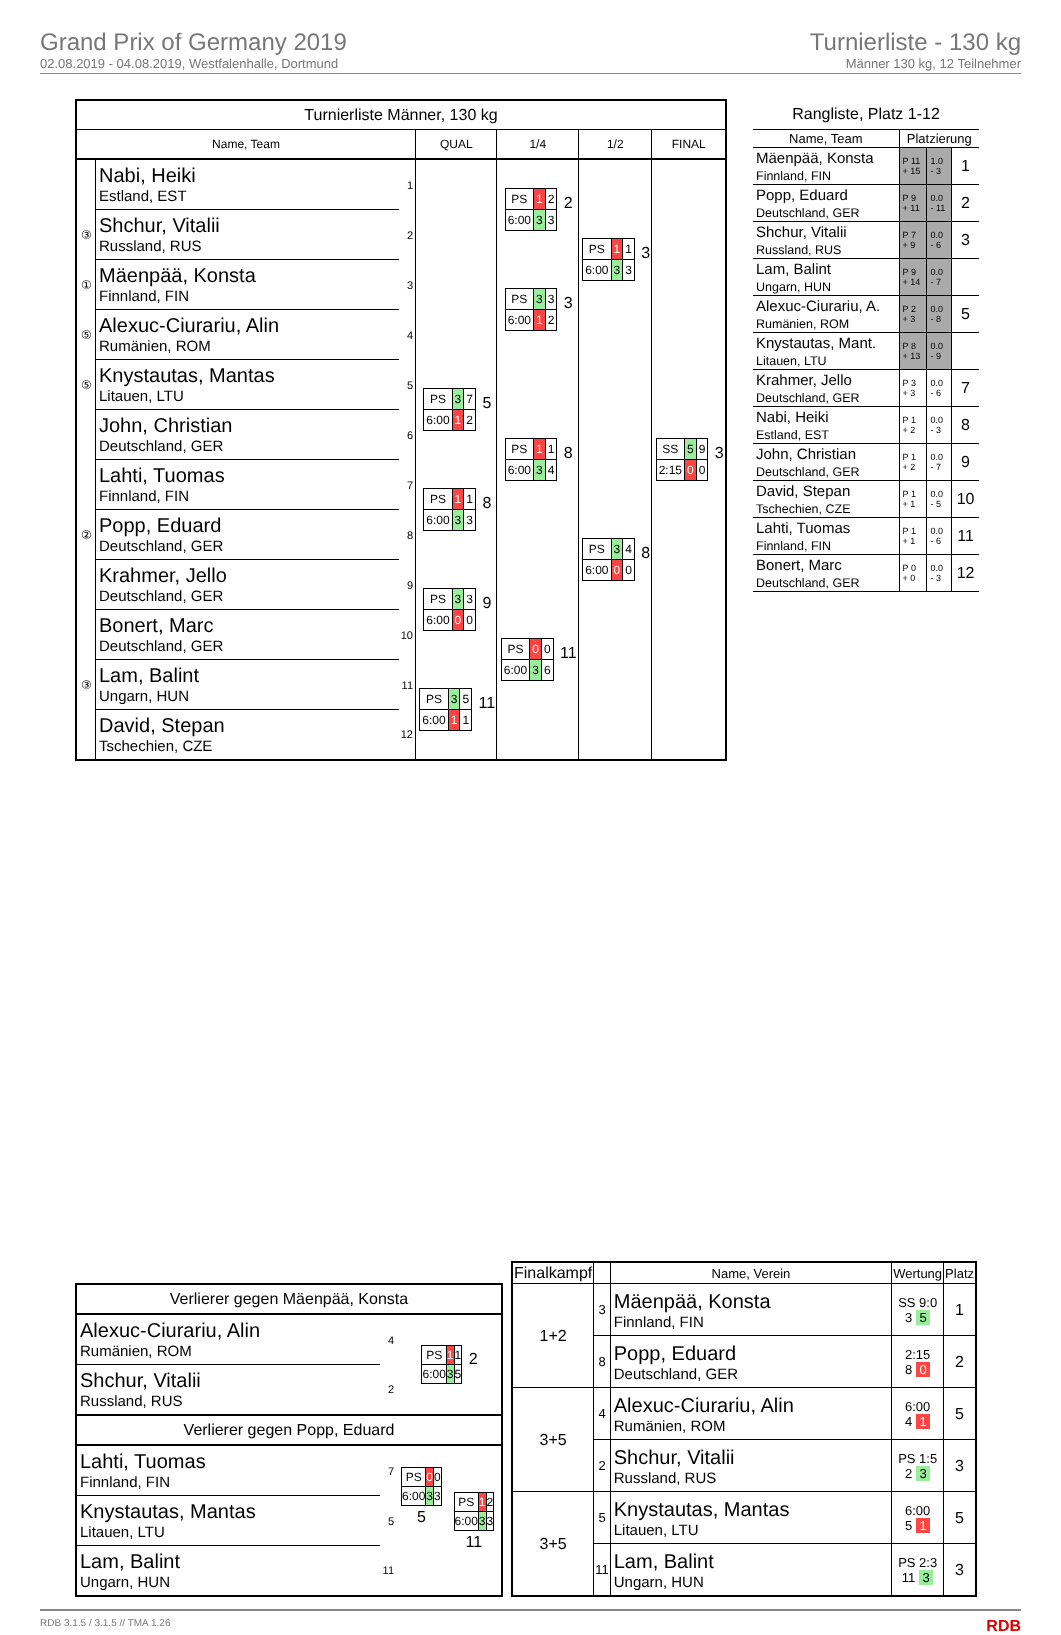Grand Prix of Germany 2019
02.08.2019 - 04.08.2019, Westfalenhalle, Dortmund
Turnierliste - 130 kg
Männer 130 kg, 12 Teilnehmer
| Turnierliste Männer, 130 kg | | | | | | |
| Name, Team | | | QUAL | 1/4 | 1/2 | FINAL |
| | Nabi, Heiki Estland, EST | 1 | | / PS / 1 / 2 / / 6:00 / 3 / 3 / 2 | / PS / 1 / 1 / / 6:00 / 3 / 3 / 3 | / SS / 5 / 9 / / 2:15 / 0 / 0 / 3 |
| ③ | Shchur, Vitalii Russland, RUS | 2 | | | | |
| ① | Mäenpää, Konsta Finnland, FIN | 3 | | / PS / 3 / 3 / / 6:00 / 1 / 2 / 3 | | |
| ⑤ | Alexuc-Ciurariu, Alin Rumänien, ROM | 4 | | | | |
| ⑤ | Knystautas, Mantas Litauen, LTU | 5 | / PS / 3 / 7 / / 6:00 / 1 / 2 / 5 | / PS / 1 / 1 / / 6:00 / 3 / 4 / 8 | / PS / 3 / 4 / / 6:00 / 0 / 0 / 8 | |
| | John, Christian Deutschland, GER | 6 | | | | |
| | Lahti, Tuomas Finnland, FIN | 7 | / PS / 1 / 1 / / 6:00 / 3 / 3 / 8 | | | |
| ② | Popp, Eduard Deutschland, GER | 8 | | | | |
| | Krahmer, Jello Deutschland, GER | 9 | / PS / 3 / 3 / / 6:00 / 0 / 0 / 9 | / PS / 0 / 0 / / 6:00 / 3 / 6 / 11 | | |
| | Bonert, Marc Deutschland, GER | 10 | | | | |
| ③ | Lam, Balint Ungarn, HUN | 11 | / PS / 3 / 5 / / 6:00 / 1 / 1 / 11 | | | |
| | David, Stepan Tschechien, CZE | 12 | | | | |
| Rangliste, Platz 1-12 | | | |
| Name, Team | Platzierung | | |
| Mäenpää, Konsta Finnland, FIN | P 11 + 15 | 1.0 - 3 | 1 |
| Popp, Eduard Deutschland, GER | P 9 + 11 | 0.0 - 11 | 2 |
| Shchur, Vitalii Russland, RUS | P 7 + 9 | 0.0 - 6 | 3 |
| Lam, Balint Ungarn, HUN | P 9 + 14 | 0.0 - 7 | |
| Alexuc-Ciurariu, A. Rumänien, ROM | P 2 + 3 | 0.0 - 8 | 5 |
| Knystautas, Mant. Litauen, LTU | P 8 + 13 | 0.0 - 9 | |
| Krahmer, Jello Deutschland, GER | P 3 + 3 | 0.0 - 6 | 7 |
| Nabi, Heiki Estland, EST | P 1 + 2 | 0.0 - 3 | 8 |
| John, Christian Deutschland, GER | P 1 + 2 | 0.0 - 7 | 9 |
| David, Stepan Tschechien, CZE | P 1 + 1 | 0.0 - 5 | 10 |
| Lahti, Tuomas Finnland, FIN | P 1 + 1 | 0.0 - 6 | 11 |
| Bonert, Marc Deutschland, GER | P 0 + 0 | 0.0 - 3 | 12 |
| Verlierer gegen Mäenpää, Konsta | | | |
| Alexuc-Ciurariu, Alin Rumänien, ROM | 4 | / PS / 1 / 1 / / 6:00 / 3 / 5 / 2 | |
| Shchur, Vitalii Russland, RUS | 2 | | |
| Verlierer gegen Popp, Eduard | | | |
| Lahti, Tuomas Finnland, FIN | 7 | / PS / 0 / 0 / / 6:00 / 3 / 3 / 5 | / PS / 1 / 2 / / 6:00 / 3 / 3 / 11 |
| Knystautas, Mantas Litauen, LTU | 5 | | |
| Lam, Balint Ungarn, HUN | 11 | | |
| Finalkampf | | Name, Verein | Wertung | Platz |
| --- | --- | --- | --- | --- |
| 1+2 | 3 | Mäenpää, Konsta Finnland, FIN | SS 9:0 3 5 | 1 |
| | 8 | Popp, Eduard Deutschland, GER | 2:15 8 0 | 2 |
| 3+5 | 4 | Alexuc-Ciurariu, Alin Rumänien, ROM | 6:00 4 1 | 5 |
| | 2 | Shchur, Vitalii Russland, RUS | PS 1:5 2 3 | 3 |
| 3+5 | 5 | Knystautas, Mantas Litauen, LTU | 6:00 5 1 | 5 |
| | 11 | Lam, Balint Ungarn, HUN | PS 2:3 11 3 | 3 |
RDB 3.1.5 / 3.1.5 // TMA 1.26 RDB